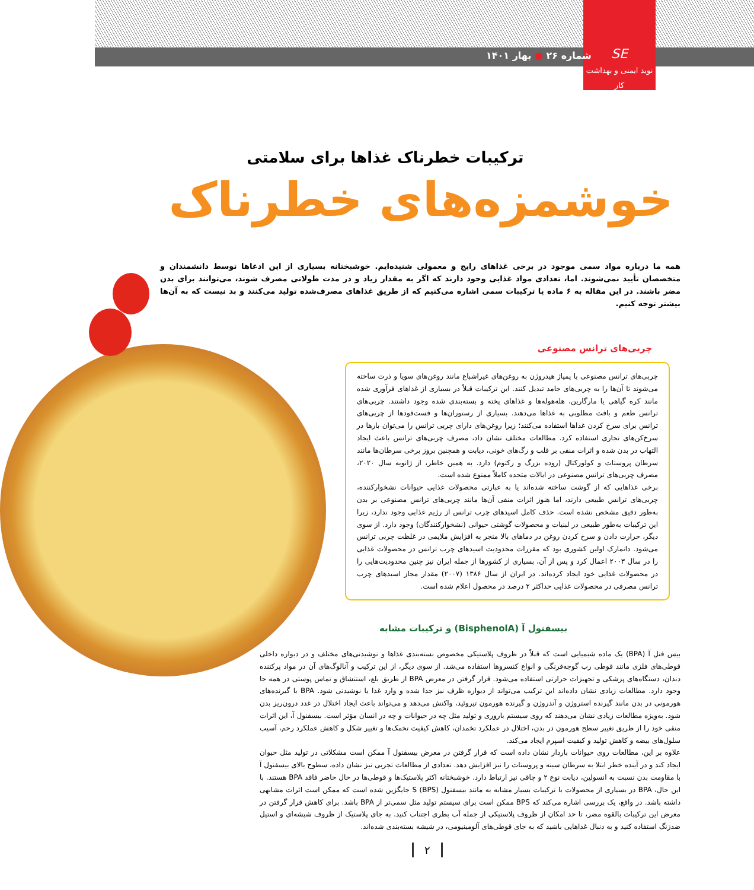SE
نوید ایمنی و بهداشت کار
شماره ۲۶ ● بهار ۱۴۰۱
ترکیبات خطرناک غذاها برای سلامتی
خوشمزه‌های خطرناک
همه ما درباره مواد سمی موجود در برخی غذاهای رایج و معمولی شنیده‌ایم. خوشبختانه بسیاری از این ادعاها توسط دانشمندان و متخصصان تأیید نمی‌شوند. اما، تعدادی مواد غذایی وجود دارند که اگر به مقدار زیاد و در مدت طولانی مصرف شوند، می‌توانند برای بدن مضر باشند. در این مقاله به ۶ ماده یا ترکیبات سمی اشاره می‌کنیم که از طریق غذاهای مصرف‌شده تولید می‌کنند و بد نیست که به آن‌ها بیشتر توجه کنیم.
چربی‌های ترانس مصنوعی
چربی‌های ترانس مصنوعی با پمپاژ هیدروژن به روغن‌های غیراشباع مانند روغن‌های سویا و ذرت ساخته می‌شوند تا آن‌ها را به چربی‌های جامد تبدیل کنند. این ترکیبات قبلاً در بسیاری از غذاهای فرآوری شده مانند کره گیاهی یا مارگارین، هله‌هوله‌ها و غذاهای پخته و بسته‌بندی شده وجود داشتند. چربی‌های ترانس طعم و بافت مطلوبی به غذاها می‌دهند. بسیاری از رستوران‌ها و فست‌فودها از چربی‌های ترانس برای سرخ کردن غذاها استفاده می‌کنند؛ زیرا روغن‌های دارای چربی ترانس را می‌توان بارها در سرخ‌کن‌های تجاری استفاده کرد. مطالعات مختلف نشان داد، مصرف چربی‌های ترانس باعث ایجاد التهاب در بدن شده و اثرات منفی بر قلب و رگ‌های خونی، دیابت و همچنین بروز برخی سرطان‌ها مانند سرطان پروستات و کولورکتال (روده بزرگ و رکتوم) دارد. به همین خاطر، از ژانویه سال ۲۰۲۰، مصرف چربی‌های ترانس مصنوعی در ایالات متحده کاملاً ممنوع شده است.
برخی غذاهایی که از گوشت ساخته شده‌اند یا به عبارتی محصولات غذایی حیوانات نشخوارکننده، چربی‌های ترانس طبیعی دارند، اما هنوز اثرات منفی آن‌ها مانند چربی‌های ترانس مصنوعی بر بدن به‌طور دقیق مشخص نشده است. حذف کامل اسیدهای چرب ترانس از رژیم غذایی وجود ندارد، زیرا این ترکیبات به‌طور طبیعی در لبنیات و محصولات گوشتی حیوانی (نشخوارکنندگان) وجود دارد. از سوی دیگر، حرارت دادن و سرخ کردن روغن در دماهای بالا منجر به افزایش ملایمی در غلظت چربی ترانس می‌شود. دانمارک اولین کشوری بود که مقررات محدودیت اسیدهای چرب ترانس در محصولات غذایی را در سال ۲۰۰۳ اعمال کرد و پس از آن، بسیاری از کشورها از جمله ایران نیز چنین محدودیت‌هایی را در محصولات غذایی خود ایجاد کرده‌اند. در ایران از سال ۱۳۸۶ (۲۰۰۷) مقدار مجاز اسیدهای چرب ترانس مصرفی در محصولات غذایی حداکثر ۲ درصد در محصول اعلام شده است.
بیسفنول آ (BisphenolA) و ترکیبات مشابه
بیس فنل آ (BPA) یک ماده شیمیایی است که قبلاً در ظروف پلاستیکی مخصوص بسته‌بندی غذاها و نوشیدنی‌های مختلف و در دیواره داخلی قوطی‌های فلزی مانند قوطی رب گوجه‌فرنگی و انواع کنسروها استفاده می‌شد. از سوی دیگر، از این ترکیب و آنالوگ‌های آن در مواد پرکننده دندان، دستگاه‌های پزشکی و تجهیزات حرارتی استفاده می‌شود. قرار گرفتن در معرض BPA از طریق بلع، استنشاق و تماس پوستی در همه جا وجود دارد. مطالعات زیادی نشان داده‌اند این ترکیب می‌تواند از دیواره ظرف نیز جدا شده و وارد غذا یا نوشیدنی شود. BPA با گیرنده‌های هورمونی در بدن مانند گیرنده استروژن و آندروژن و گیرنده هورمون تیروئید، واکنش می‌دهد و می‌تواند باعث ایجاد اختلال در غدد درون‌ریز بدن شود. به‌ویژه مطالعات زیادی نشان می‌دهند که روی سیستم باروری و تولید مثل چه در حیوانات و چه در انسان مؤثر است. بیسفنول آ، این اثرات منفی خود را از طریق تغییر سطح هورمون در بدن، اختلال در عملکرد تخمدان، کاهش کیفیت تخمک‌ها و تغییر شکل و کاهش عملکرد رحم، آسیب سلول‌های بیضه و کاهش تولید و کیفیت اسپرم ایجاد می‌کند.
علاوه بر این، مطالعات روی حیوانات باردار نشان داده است که قرار گرفتن در معرض بیسفنول آ ممکن است مشکلاتی در تولید مثل حیوان ایجاد کند و در آینده خطر ابتلا به سرطان سینه و پروستات را نیز افزایش دهد. تعدادی از مطالعات تجربی نیز نشان داده، سطوح بالای بیسفنول آ با مقاومت بدن نسبت به انسولین، دیابت نوع ۲ و چاقی نیز ارتباط دارد. خوشبختانه اکثر پلاستیک‌ها و قوطی‌ها در حال حاضر فاقد BPA هستند. با این حال، BPA در بسیاری از محصولات با ترکیبات بسیار مشابه به مانند بیسفنول S (BPS) جایگزین شده است که ممکن است اثرات مشابهی داشته باشد. در واقع، یک بررسی اشاره می‌کند که BPS ممکن است برای سیستم تولید مثل سمی‌تر از BPA باشد. برای کاهش قرار گرفتن در معرض این ترکیبات بالقوه مضر، تا حد امکان از ظروف پلاستیکی از جمله آب بطری اجتناب کنید. به جای پلاستیک از ظروف شیشه‌ای و استیل ضدزنگ استفاده کنید و به دنبال غذاهایی باشید که به جای قوطی‌های آلومینیومی، در شیشه بسته‌بندی شده‌اند.
۲